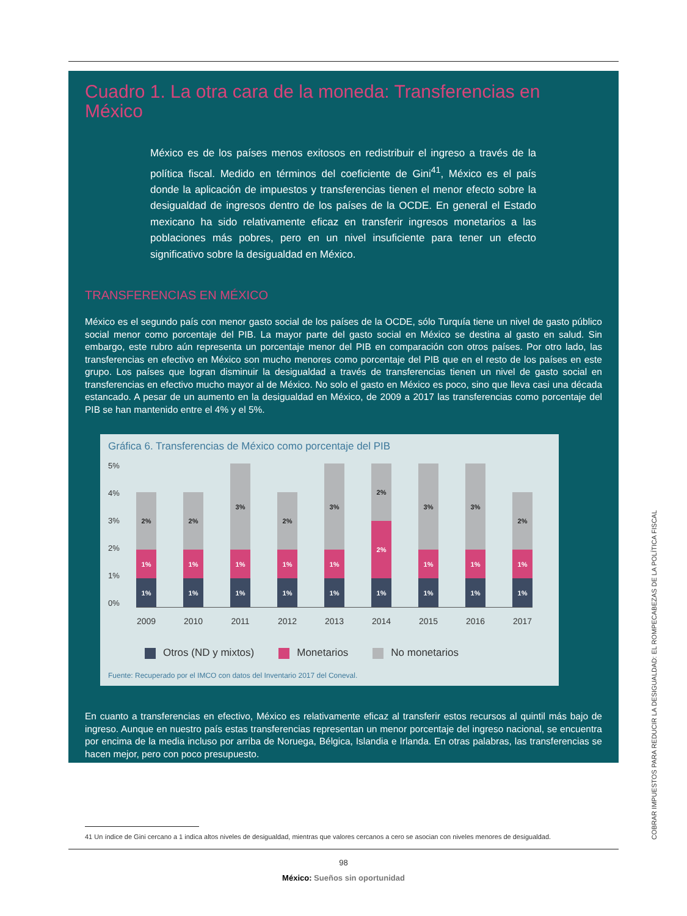Cuadro 1. La otra cara de la moneda: Transferencias en México
México es de los países menos exitosos en redistribuir el ingreso a través de la política fiscal. Medido en términos del coeficiente de Gini<sup>41</sup>, México es el país donde la aplicación de impuestos y transferencias tienen el menor efecto sobre la desigualdad de ingresos dentro de los países de la OCDE. En general el Estado mexicano ha sido relativamente eficaz en transferir ingresos monetarios a las poblaciones más pobres, pero en un nivel insuficiente para tener un efecto significativo sobre la desigualdad en México.
TRANSFERENCIAS EN MÉXICO
México es el segundo país con menor gasto social de los países de la OCDE, sólo Turquía tiene un nivel de gasto público social menor como porcentaje del PIB. La mayor parte del gasto social en México se destina al gasto en salud. Sin embargo, este rubro aún representa un porcentaje menor del PIB en comparación con otros países. Por otro lado, las transferencias en efectivo en México son mucho menores como porcentaje del PIB que en el resto de los países en este grupo. Los países que logran disminuir la desigualdad a través de transferencias tienen un nivel de gasto social en transferencias en efectivo mucho mayor al de México. No solo el gasto en México es poco, sino que lleva casi una década estancado. A pesar de un aumento en la desigualdad en México, de 2009 a 2017 las transferencias como porcentaje del PIB se han mantenido entre el 4% y el 5%.
Gráfica 6. Transferencias de México como porcentaje del PIB
5%
4%
3%
2%
1%
0%
2%
1%
1%
2%
1%
1%
3%
1%
1%
2%
1%
1%
3%
1%
1%
2%
2%
1%
3%
1%
1%
3%
1%
1%
2%
1%
1%
2009 2010 2011 2012 2013 2014 2015 2016 2017
Otros (ND y mixtos) Monetarios No monetarios
Fuente: Recuperado por el IMCO con datos del Inventario 2017 del Coneval.
En cuanto a transferencias en efectivo, México es relativamente eficaz al transferir estos recursos al quintil más bajo de ingreso. Aunque en nuestro país estas transferencias representan un menor porcentaje del ingreso nacional, se encuentra por encima de la media incluso por arriba de Noruega, Bélgica, Islandia e Irlanda. En otras palabras, las transferencias se hacen mejor, pero con poco presupuesto.
41 Un índice de Gini cercano a 1 indica altos niveles de desigualdad, mientras que valores cercanos a cero se asocian con niveles menores de desigualdad.
98
México: Sueños sin oportunidad
COBRAR IMPUESTOS PARA REDUCIR LA DESIGUALDAD: EL ROMPECABEZAS DE LA POLÍTICA FISCAL